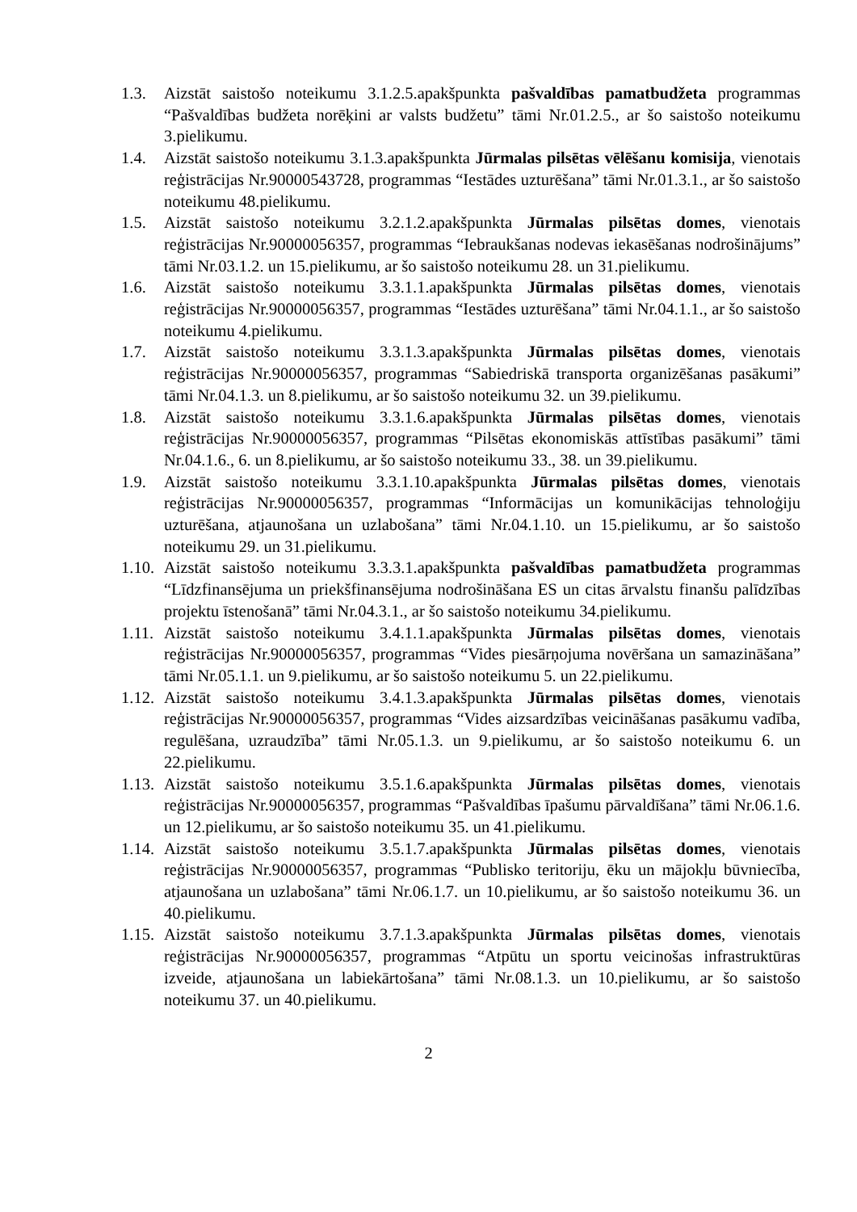1.3. Aizstāt saistošo noteikumu 3.1.2.5.apakšpunkta pašvaldības pamatbudžeta programmas “Pašvaldības budžeta norēķini ar valsts budžetu” tāmi Nr.01.2.5., ar šo saistošo noteikumu 3.pielikumu.
1.4. Aizstāt saistošo noteikumu 3.1.3.apakšpunkta Jūrmalas pilsētas vēlēšanu komisija, vienotais reģistrācijas Nr.90000543728, programmas “Iestādes uzturēšana” tāmi Nr.01.3.1., ar šo saistošo noteikumu 48.pielikumu.
1.5. Aizstāt saistošo noteikumu 3.2.1.2.apakšpunkta Jūrmalas pilsētas domes, vienotais reģistrācijas Nr.90000056357, programmas “Iebraukšanas nodevas iekasēšanas nodrošinājums” tāmi Nr.03.1.2. un 15.pielikumu, ar šo saistošo noteikumu 28. un 31.pielikumu.
1.6. Aizstāt saistošo noteikumu 3.3.1.1.apakšpunkta Jūrmalas pilsētas domes, vienotais reģistrācijas Nr.90000056357, programmas “Iestādes uzturēšana” tāmi Nr.04.1.1., ar šo saistošo noteikumu 4.pielikumu.
1.7. Aizstāt saistošo noteikumu 3.3.1.3.apakšpunkta Jūrmalas pilsētas domes, vienotais reģistrācijas Nr.90000056357, programmas “Sabiedriskā transporta organizēšanas pasākumi” tāmi Nr.04.1.3. un 8.pielikumu, ar šo saistošo noteikumu 32. un 39.pielikumu.
1.8. Aizstāt saistošo noteikumu 3.3.1.6.apakšpunkta Jūrmalas pilsētas domes, vienotais reģistrācijas Nr.90000056357, programmas “Pilsētas ekonomiskās attīstības pasākumi” tāmi Nr.04.1.6., 6. un 8.pielikumu, ar šo saistošo noteikumu 33., 38. un 39.pielikumu.
1.9. Aizstāt saistošo noteikumu 3.3.1.10.apakšpunkta Jūrmalas pilsētas domes, vienotais reģistrācijas Nr.90000056357, programmas “Informācijas un komunikācijas tehnoloģiju uzturēšana, atjaunošana un uzlabošana” tāmi Nr.04.1.10. un 15.pielikumu, ar šo saistošo noteikumu 29. un 31.pielikumu.
1.10.
Aizstāt saistošo noteikumu 3.3.3.1.apakšpunkta pašvaldības pamatbudžeta programmas “Līdzfinansējuma un priekšfinansējuma nodrošināšana ES un citas ārvalstu finanšu palīdzības projektu īstenošanā” tāmi Nr.04.3.1., ar šo saistošo noteikumu 34.pielikumu.
1.11.
Aizstāt saistošo noteikumu 3.4.1.1.apakšpunkta Jūrmalas pilsētas domes, vienotais reģistrācijas Nr.90000056357, programmas “Vides piesārņojuma novēršana un samazināšana” tāmi Nr.05.1.1. un 9.pielikumu, ar šo saistošo noteikumu 5. un 22.pielikumu.
1.12.
Aizstāt saistošo noteikumu 3.4.1.3.apakšpunkta Jūrmalas pilsētas domes, vienotais reģistrācijas Nr.90000056357, programmas “Vides aizsardzības veicināšanas pasākumu vadība, regulēšana, uzraudzība” tāmi Nr.05.1.3. un 9.pielikumu, ar šo saistošo noteikumu 6. un 22.pielikumu.
1.13.
Aizstāt saistošo noteikumu 3.5.1.6.apakšpunkta Jūrmalas pilsētas domes, vienotais reģistrācijas Nr.90000056357, programmas “Pašvaldības īpašumu pārvaldīšana” tāmi Nr.06.1.6. un 12.pielikumu, ar šo saistošo noteikumu 35. un 41.pielikumu.
1.14.
Aizstāt saistošo noteikumu 3.5.1.7.apakšpunkta Jūrmalas pilsētas domes, vienotais reģistrācijas Nr.90000056357, programmas “Publisko teritoriju, ēku un mājokļu būvniecība, atjaunošana un uzlabošana” tāmi Nr.06.1.7. un 10.pielikumu, ar šo saistošo noteikumu 36. un 40.pielikumu.
1.15.
Aizstāt saistošo noteikumu 3.7.1.3.apakšpunkta Jūrmalas pilsētas domes, vienotais reģistrācijas Nr.90000056357, programmas “Atpūtu un sportu veicinošas infrastruktūras izveide, atjaunošana un labiekārtošana” tāmi Nr.08.1.3. un 10.pielikumu, ar šo saistošo noteikumu 37. un 40.pielikumu.
2